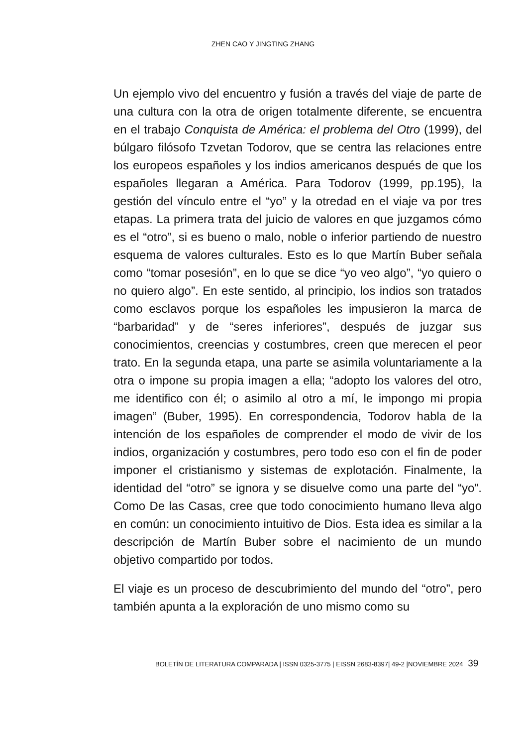ZHEN CAO Y JINGTING ZHANG
Un ejemplo vivo del encuentro y fusión a través del viaje de parte de una cultura con la otra de origen totalmente diferente, se encuentra en el trabajo Conquista de América: el problema del Otro (1999), del búlgaro filósofo Tzvetan Todorov, que se centra las relaciones entre los europeos españoles y los indios americanos después de que los españoles llegaran a América. Para Todorov (1999, pp.195), la gestión del vínculo entre el “yo” y la otredad en el viaje va por tres etapas. La primera trata del juicio de valores en que juzgamos cómo es el “otro”, si es bueno o malo, noble o inferior partiendo de nuestro esquema de valores culturales. Esto es lo que Martín Buber señala como “tomar posesión”, en lo que se dice “yo veo algo”, “yo quiero o no quiero algo”. En este sentido, al principio, los indios son tratados como esclavos porque los españoles les impusieron la marca de “barbaridad” y de “seres inferiores”, después de juzgar sus conocimientos, creencias y costumbres, creen que merecen el peor trato. En la segunda etapa, una parte se asimila voluntariamente a la otra o impone su propia imagen a ella; “adopto los valores del otro, me identifico con él; o asimilo al otro a mí, le impongo mi propia imagen” (Buber, 1995). En correspondencia, Todorov habla de la intención de los españoles de comprender el modo de vivir de los indios, organización y costumbres, pero todo eso con el fin de poder imponer el cristianismo y sistemas de explotación. Finalmente, la identidad del “otro” se ignora y se disuelve como una parte del “yo”. Como De las Casas, cree que todo conocimiento humano lleva algo en común: un conocimiento intuitivo de Dios. Esta idea es similar a la descripción de Martín Buber sobre el nacimiento de un mundo objetivo compartido por todos.
El viaje es un proceso de descubrimiento del mundo del “otro”, pero también apunta a la exploración de uno mismo como su
BOLETÍN DE LITERATURA COMPARADA | ISSN 0325-3775 | EISSN 2683-8397| 49-2 |NOVIEMBRE 2024 39